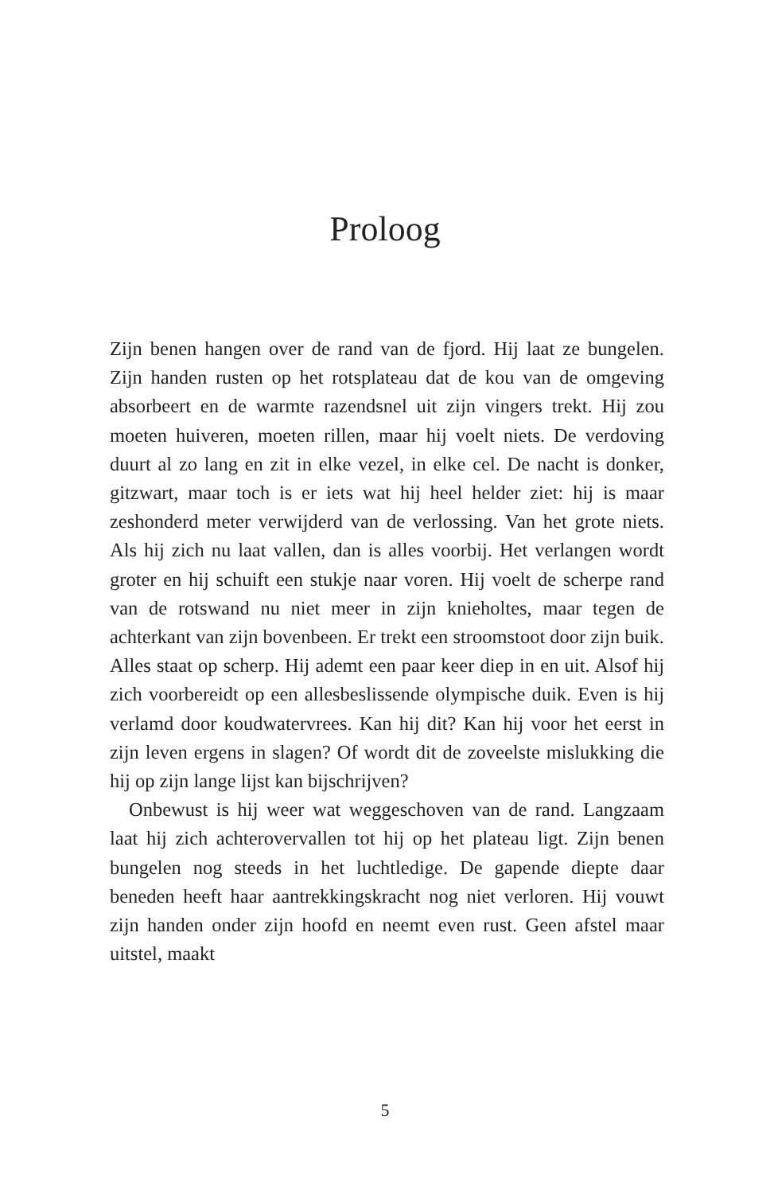Proloog
Zijn benen hangen over de rand van de fjord. Hij laat ze bungelen. Zijn handen rusten op het rotsplateau dat de kou van de omgeving absorbeert en de warmte razendsnel uit zijn vingers trekt. Hij zou moeten huiveren, moeten rillen, maar hij voelt niets. De verdoving duurt al zo lang en zit in elke vezel, in elke cel. De nacht is donker, gitzwart, maar toch is er iets wat hij heel helder ziet: hij is maar zeshonderd meter verwijderd van de verlossing. Van het grote niets. Als hij zich nu laat vallen, dan is alles voorbij. Het verlangen wordt groter en hij schuift een stukje naar voren. Hij voelt de scherpe rand van de rotswand nu niet meer in zijn knieholtes, maar tegen de achterkant van zijn bovenbeen. Er trekt een stroomstoot door zijn buik. Alles staat op scherp. Hij ademt een paar keer diep in en uit. Alsof hij zich voorbereidt op een allesbeslissende olympische duik. Even is hij verlamd door koudwatervrees. Kan hij dit? Kan hij voor het eerst in zijn leven ergens in slagen? Of wordt dit de zoveelste mislukking die hij op zijn lange lijst kan bijschrijven?
Onbewust is hij weer wat weggeschoven van de rand. Langzaam laat hij zich achterovervallen tot hij op het plateau ligt. Zijn benen bungelen nog steeds in het luchtledige. De gapende diepte daar beneden heeft haar aantrekkingskracht nog niet verloren. Hij vouwt zijn handen onder zijn hoofd en neemt even rust. Geen afstel maar uitstel, maakt
5